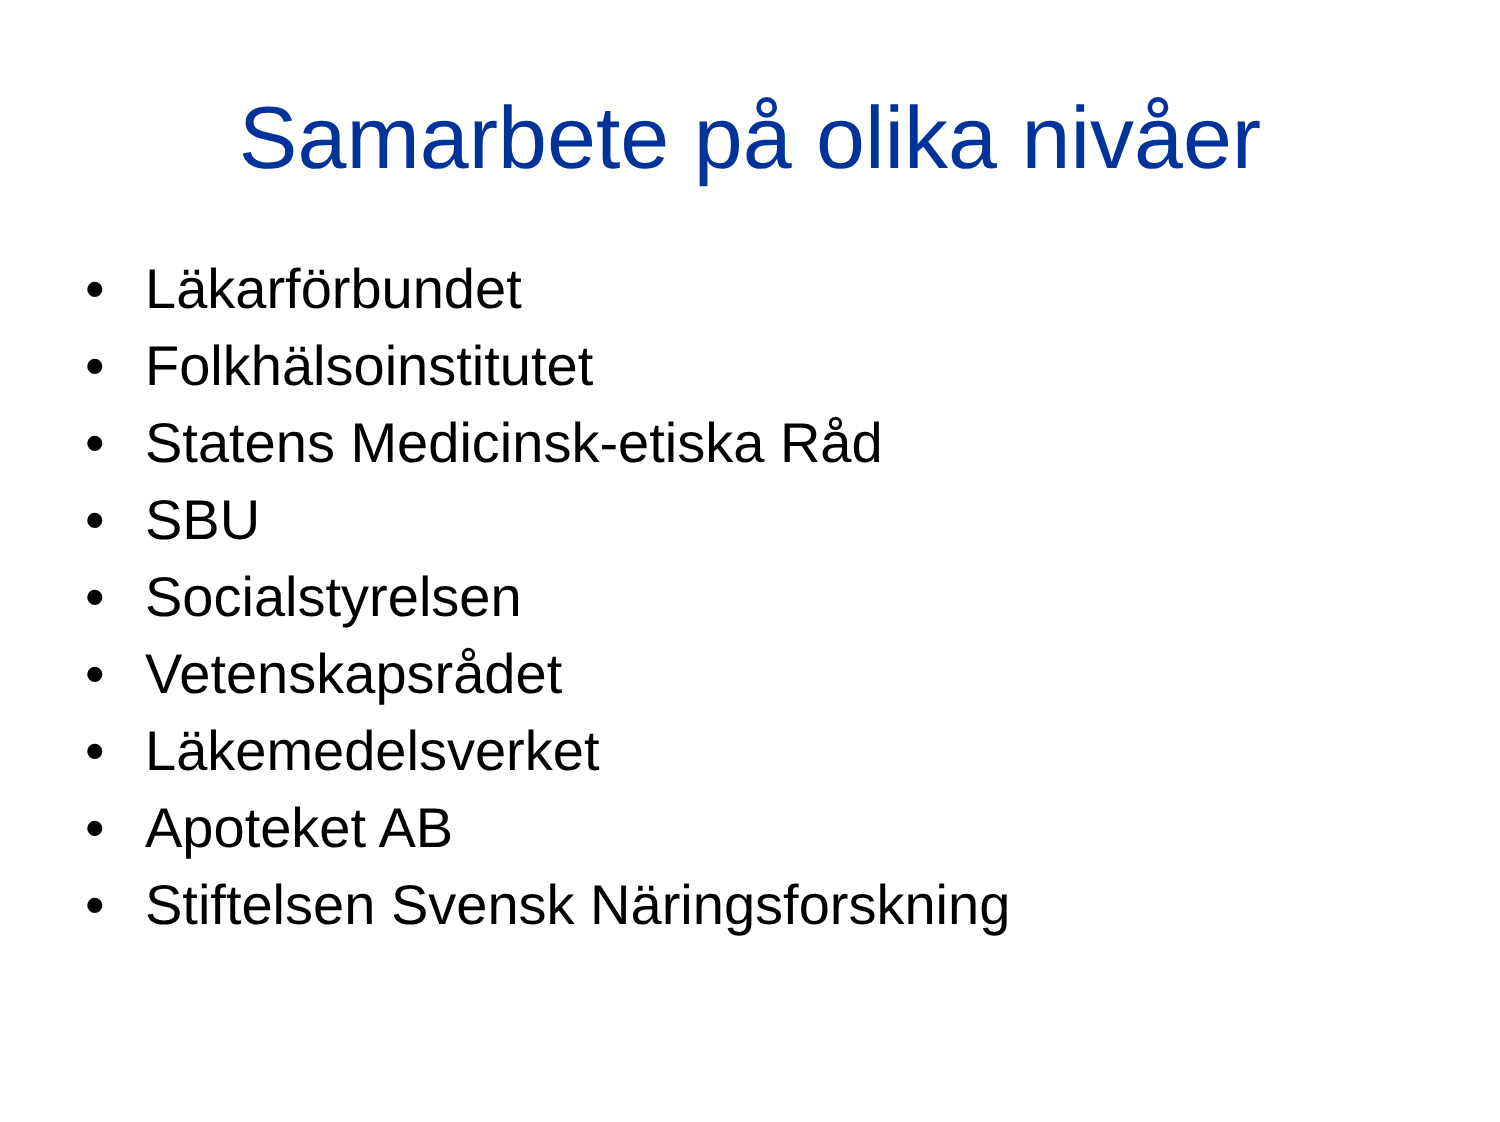Samarbete på olika nivåer
• Läkarförbundet
• Folkhälsoinstitutet
• Statens Medicinsk-etiska Råd
• SBU
• Socialstyrelsen
• Vetenskapsrådet
• Läkemedelsverket
• Apoteket AB
• Stiftelsen Svensk Näringsforskning